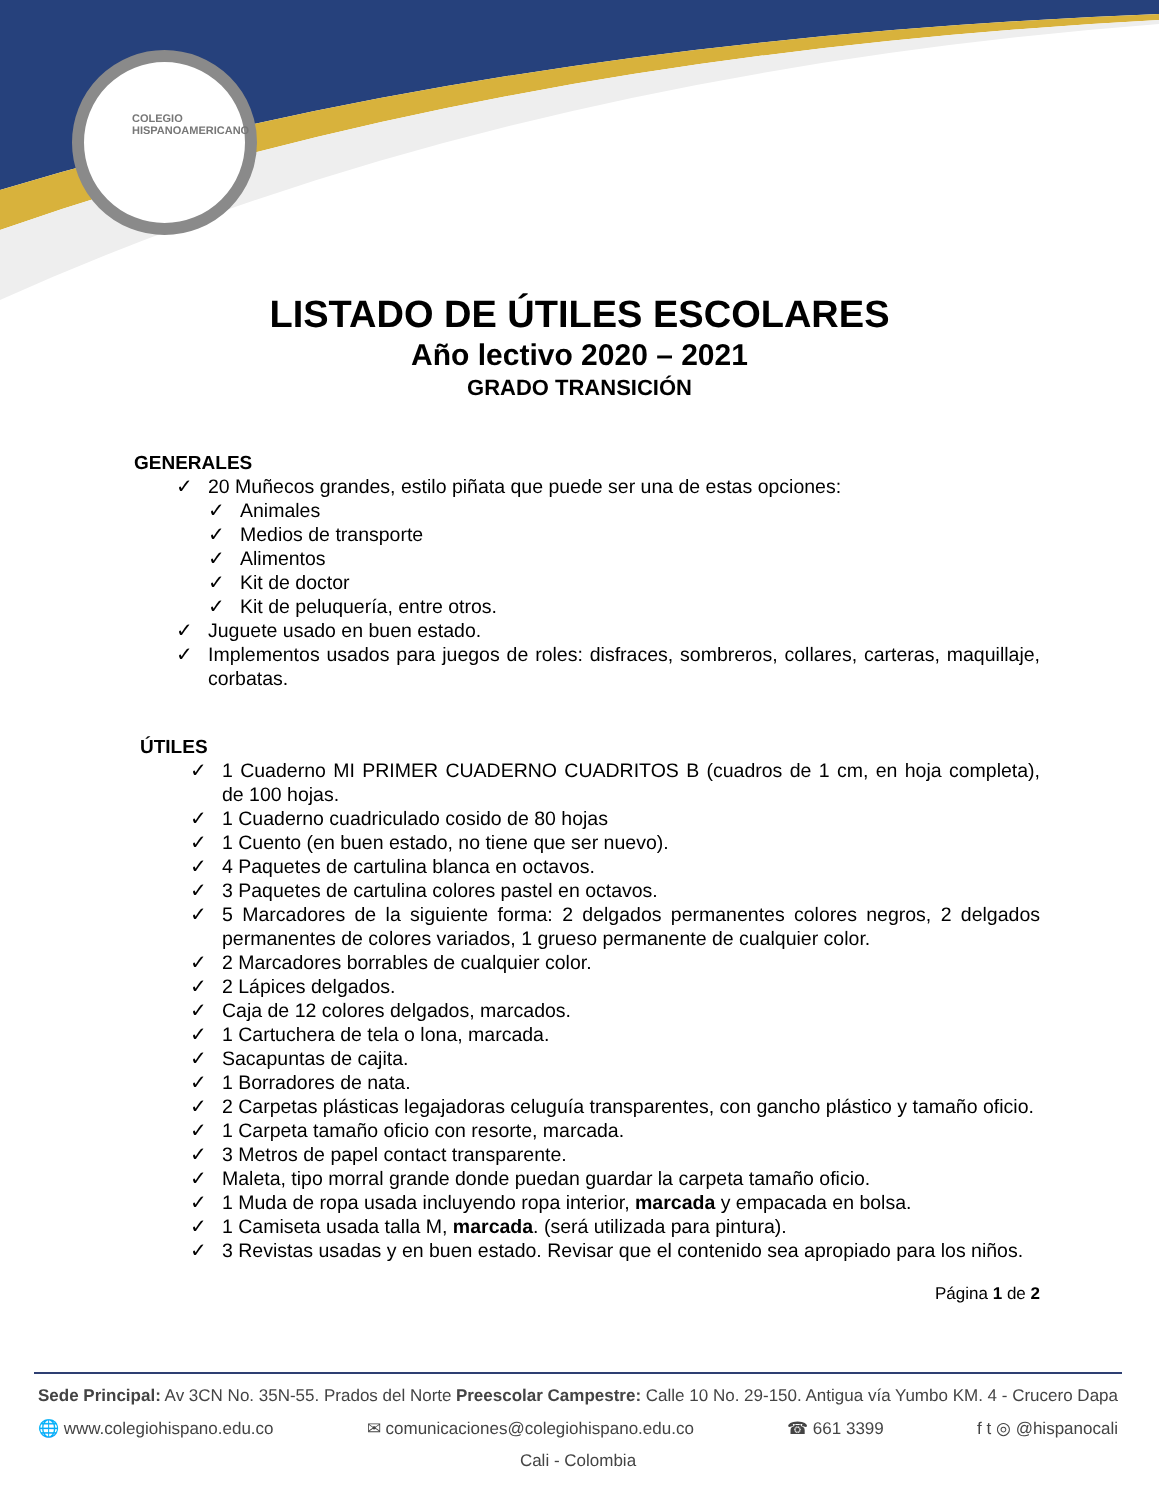COLEGIO HISPANOAMERICANO
LISTADO DE ÚTILES ESCOLARES
Año lectivo 2020 – 2021
GRADO TRANSICIÓN
GENERALES
✓ 20 Muñecos grandes, estilo piñata que puede ser una de estas opciones:
✓ Animales
✓ Medios de transporte
✓ Alimentos
✓ Kit de doctor
✓ Kit de peluquería, entre otros.
✓ Juguete usado en buen estado.
✓ Implementos usados para juegos de roles: disfraces, sombreros, collares, carteras, maquillaje, corbatas.
ÚTILES
✓ 1 Cuaderno MI PRIMER CUADERNO CUADRITOS B (cuadros de 1 cm, en hoja completa), de 100 hojas.
✓ 1 Cuaderno cuadriculado cosido de 80 hojas
✓ 1 Cuento (en buen estado, no tiene que ser nuevo).
✓ 4 Paquetes de cartulina blanca en octavos.
✓ 3 Paquetes de cartulina colores pastel en octavos.
✓ 5 Marcadores de la siguiente forma: 2 delgados permanentes colores negros, 2 delgados permanentes de colores variados, 1 grueso permanente de cualquier color.
✓ 2 Marcadores borrables de cualquier color.
✓ 2 Lápices delgados.
✓ Caja de 12 colores delgados, marcados.
✓ 1 Cartuchera de tela o lona, marcada.
✓ Sacapuntas de cajita.
✓ 1 Borradores de nata.
✓ 2 Carpetas plásticas legajadoras celuguía transparentes, con gancho plástico y tamaño oficio.
✓ 1 Carpeta tamaño oficio con resorte, marcada.
✓ 3 Metros de papel contact transparente.
✓ Maleta, tipo morral grande donde puedan guardar la carpeta tamaño oficio.
✓ 1 Muda de ropa usada incluyendo ropa interior, marcada y empacada en bolsa.
✓ 1 Camiseta usada talla M, marcada. (será utilizada para pintura).
✓ 3 Revistas usadas y en buen estado. Revisar que el contenido sea apropiado para los niños.
Página 1 de 2
Sede Principal: Av 3CN No. 35N-55. Prados del Norte Preescolar Campestre: Calle 10 No. 29-150. Antigua vía Yumbo KM. 4 - Crucero Dapa
🌐 www.colegiohispano.edu.co ✉ comunicaciones@colegiohispano.edu.co ☎ 661 3399 f t ◎ @hispanocali
Cali - Colombia